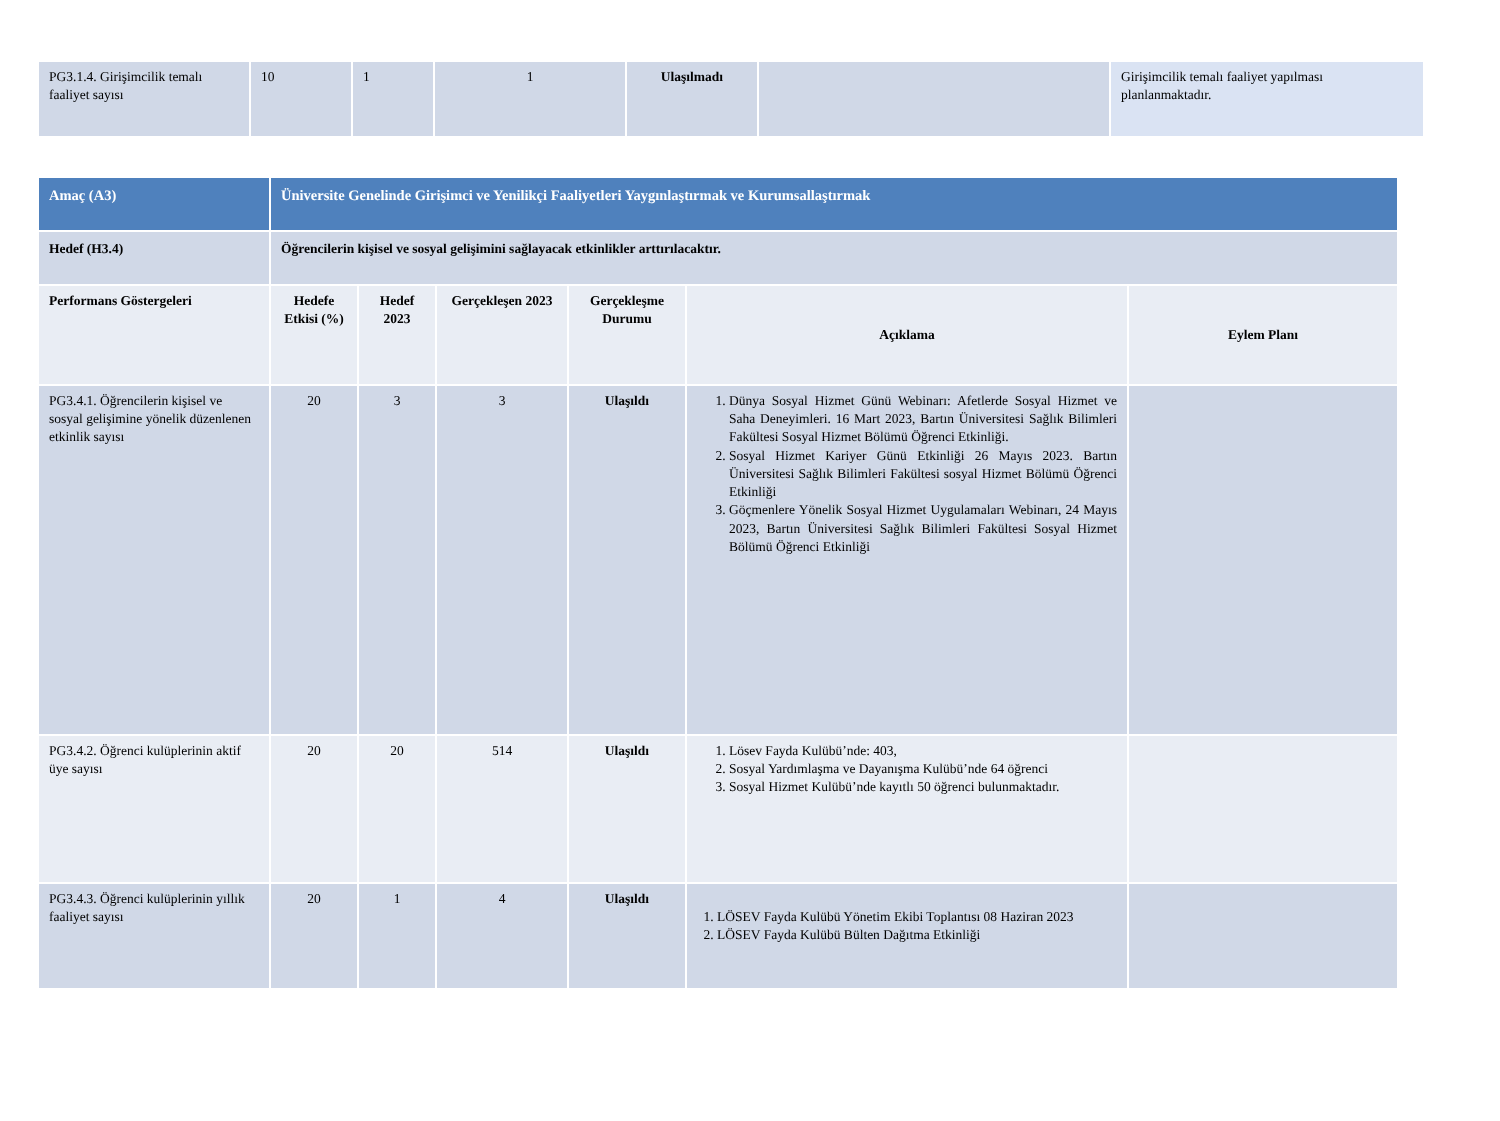| PG3.1.4. Girişimcilik temalı faaliyet sayısı | 10 | 1 | 1 | Ulaşılmadı | | Girişimcilik temalı faaliyet yapılması planlanmaktadır. |
| Amaç (A3) | Üniversite Genelinde Girişimci ve Yenilikçi Faaliyetleri Yaygınlaştırmak ve Kurumsallaştırmak | | | | | |
| Hedef (H3.4) | Öğrencilerin kişisel ve sosyal gelişimini sağlayacak etkinlikler arttırılacaktır. | | | | | |
| Performans Göstergeleri | Hedefe Etkisi (%) | Hedef 2023 | Gerçekleşen 2023 | Gerçekleşme Durumu | Açıklama | Eylem Planı |
| PG3.4.1. Öğrencilerin kişisel ve sosyal gelişimine yönelik düzenlenen etkinlik sayısı | 20 | 3 | 3 | Ulaşıldı | 1. Dünya Sosyal Hizmet Günü Webinarı: Afetlerde Sosyal Hizmet ve Saha Deneyimleri. 16 Mart 2023, Bartın Üniversitesi Sağlık Bilimleri Fakültesi Sosyal Hizmet Bölümü Öğrenci Etkinliği. 2. Sosyal Hizmet Kariyer Günü Etkinliği 26 Mayıs 2023. Bartın Üniversitesi Sağlık Bilimleri Fakültesi sosyal Hizmet Bölümü Öğrenci Etkinliği 3. Göçmenlere Yönelik Sosyal Hizmet Uygulamaları Webinarı, 24 Mayıs 2023, Bartın Üniversitesi Sağlık Bilimleri Fakültesi Sosyal Hizmet Bölümü Öğrenci Etkinliği | |
| PG3.4.2. Öğrenci kulüplerinin aktif üye sayısı | 20 | 20 | 514 | Ulaşıldı | 1. Lösev Fayda Kulübü’nde: 403, 2. Sosyal Yardımlaşma ve Dayanışma Kulübü’nde 64 öğrenci 3. Sosyal Hizmet Kulübü’nde kayıtlı 50 öğrenci bulunmaktadır. | |
| PG3.4.3. Öğrenci kulüplerinin yıllık faaliyet sayısı | 20 | 1 | 4 | Ulaşıldı | 1. LÖSEV Fayda Kulübü Yönetim Ekibi Toplantısı 08 Haziran 2023 2. LÖSEV Fayda Kulübü Bülten Dağıtma Etkinliği | |